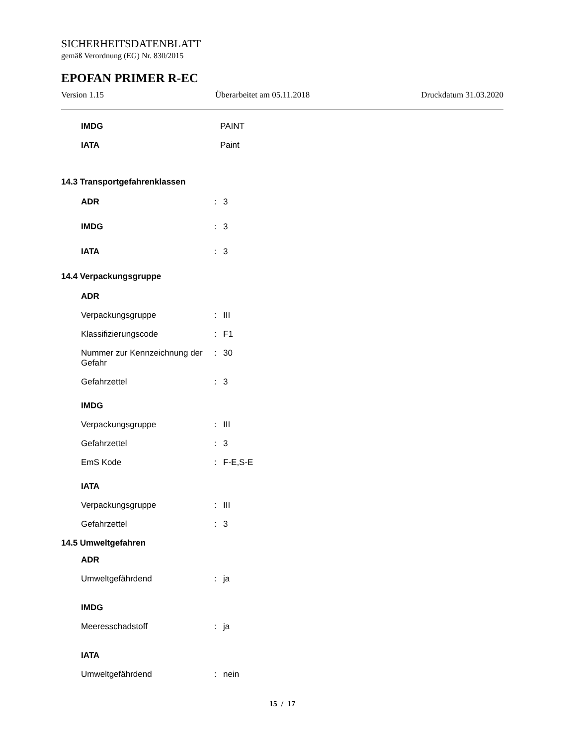SICHERHEITSDATENBLATT
gemäß Verordnung (EG) Nr. 830/2015
EPOFAN PRIMER R-EC
Version 1.15 Überarbeitet am 05.11.2018 Druckdatum 31.03.2020
IMDG PAINT
IATA Paint
14.3 Transportgefahrenklassen
ADR: 3
IMDG: 3
IATA: 3
14.4 Verpackungsgruppe
ADR
Verpackungsgruppe: III
Klassifizierungscode: F1
Nummer zur Kennzeichnung der Gefahr: 30
Gefahrzettel: 3
IMDG
Verpackungsgruppe: III
Gefahrzettel: 3
EmS Kode: F-E,S-E
IATA
Verpackungsgruppe: III
Gefahrzettel: 3
14.5 Umweltgefahren
ADR
Umweltgefährdend: ja
IMDG
Meeresschadstoff: ja
IATA
Umweltgefährdend: nein
15 / 17